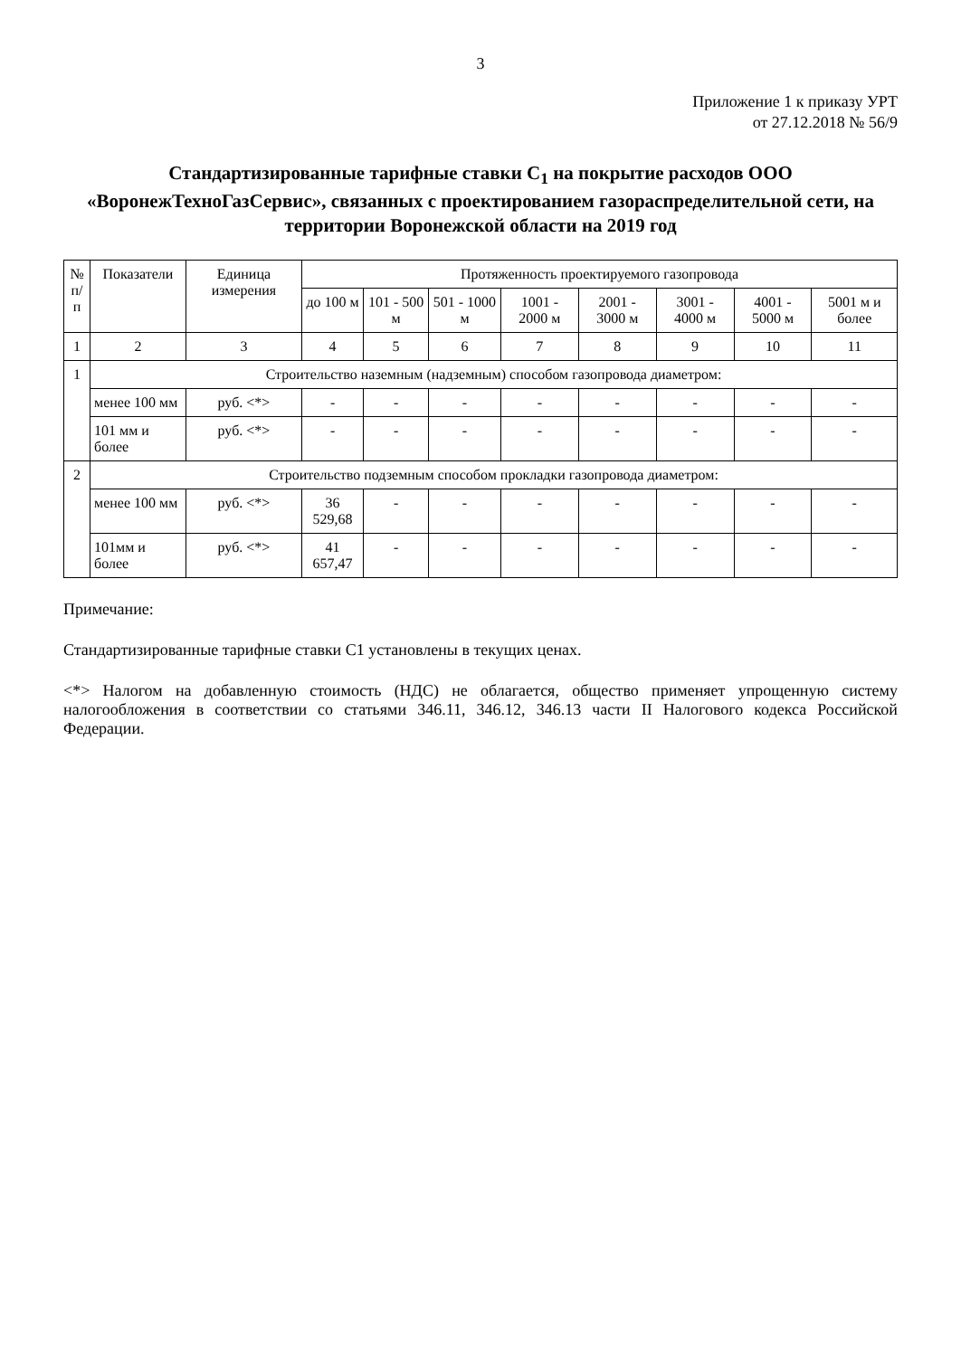3
Приложение 1 к приказу УРТ
от 27.12.2018 № 56/9
Стандартизированные тарифные ставки C<sub>1</sub> на покрытие расходов ООО «ВоронежТехноГазСервис», связанных с проектированием газораспределительной сети, на территории Воронежской области на 2019 год
| № п/п | Показатели | Единица измерения | Протяженность проектируемого газопровода | | | | | | | |
| --- | --- | --- | --- | --- | --- | --- | --- | --- | --- | --- |
| | | | до 100 м | 101 - 500 м | 501 - 1000 м | 1001 - 2000 м | 2001 - 3000 м | 3001 - 4000 м | 4001 - 5000 м | 5001 м и более |
| 1 | 2 | 3 | 4 | 5 | 6 | 7 | 8 | 9 | 10 | 11 |
| 1 | Строительство наземным (надземным) способом газопровода диаметром: | | | | | | | | | |
| | менее 100 мм | руб. <*> | - | - | - | - | - | - | - | - |
| | 101 мм и более | руб. <*> | - | - | - | - | - | - | - | - |
| 2 | Строительство подземным способом прокладки газопровода диаметром: | | | | | | | | | |
| | менее 100 мм | руб. <*> | 36 529,68 | - | - | - | - | - | - | - |
| | 101мм и более | руб. <*> | 41 657,47 | - | - | - | - | - | - | - |
Примечание:
Стандартизированные тарифные ставки С1 установлены в текущих ценах.
<*> Налогом на добавленную стоимость (НДС) не облагается, общество применяет упрощенную систему налогообложения в соответствии со статьями 346.11, 346.12, 346.13 части II Налогового кодекса Российской Федерации.